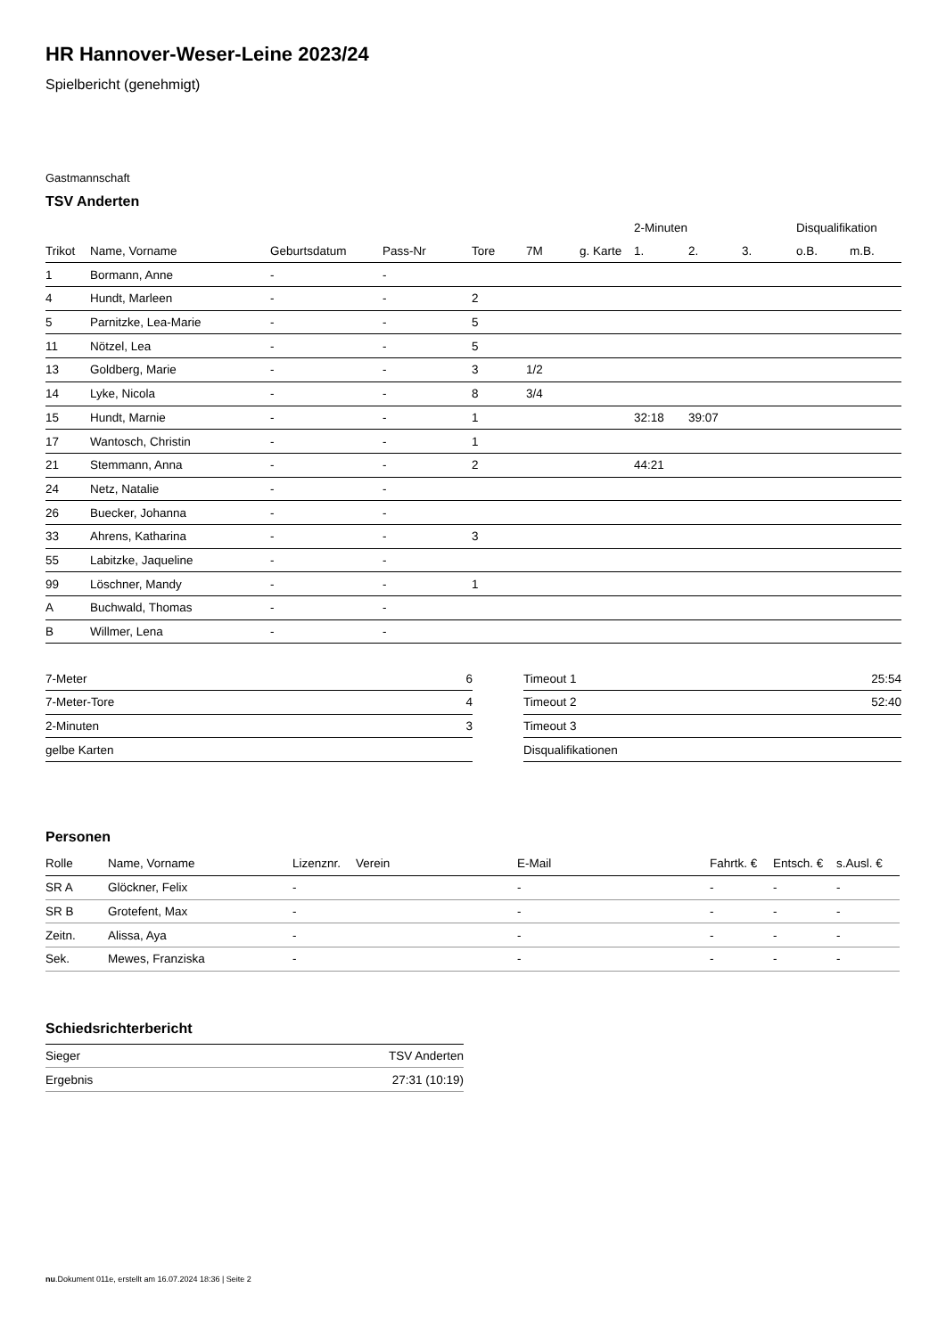HR Hannover-Weser-Leine 2023/24
Spielbericht (genehmigt)
Gastmannschaft
TSV Anderten
| | | | | | | | 2-Minuten | | | Disqualifikation | |
| --- | --- | --- | --- | --- | --- | --- | --- | --- | --- | --- | --- |
| Trikot | Name, Vorname | Geburtsdatum | Pass-Nr | Tore | 7M | g. Karte | 1. | 2. | 3. | o.B. | m.B. |
| 1 | Bormann, Anne | - | - | | | | | | | | |
| 4 | Hundt, Marleen | - | - | 2 | | | | | | | |
| 5 | Parnitzke, Lea-Marie | - | - | 5 | | | | | | | |
| 11 | Nötzel, Lea | - | - | 5 | | | | | | | |
| 13 | Goldberg, Marie | - | - | 3 | 1/2 | | | | | | |
| 14 | Lyke, Nicola | - | - | 8 | 3/4 | | | | | | |
| 15 | Hundt, Marnie | - | - | 1 | | | 32:18 | 39:07 | | | |
| 17 | Wantosch, Christin | - | - | 1 | | | | | | | |
| 21 | Stemmann, Anna | - | - | 2 | | | 44:21 | | | | |
| 24 | Netz, Natalie | - | - | | | | | | | | |
| 26 | Buecker, Johanna | - | - | | | | | | | | |
| 33 | Ahrens, Katharina | - | - | 3 | | | | | | | |
| 55 | Labitzke, Jaqueline | - | - | | | | | | | | |
| 99 | Löschner, Mandy | - | - | 1 | | | | | | | |
| A | Buchwald, Thomas | - | - | | | | | | | | |
| B | Willmer, Lena | - | - | | | | | | | | |
| 7-Meter | 6 |
| 7-Meter-Tore | 4 |
| 2-Minuten | 3 |
| gelbe Karten | |
| Timeout 1 | 25:54 |
| Timeout 2 | 52:40 |
| Timeout 3 | |
| Disqualifikationen | |
Personen
| Rolle | Name, Vorname | Lizenznr. | Verein | E-Mail | Fahrtk. € | Entsch. € | s.Ausl. € |
| --- | --- | --- | --- | --- | --- | --- | --- |
| SR A | Glöckner, Felix | - | | - | - | - | - |
| SR B | Grotefent, Max | - | | - | - | - | - |
| Zeitn. | Alissa, Aya | - | | - | - | - | - |
| Sek. | Mewes, Franziska | - | | - | - | - | - |
Schiedsrichterbericht
| Sieger | TSV Anderten |
| Ergebnis | 27:31 (10:19) |
nu.Dokument 011e, erstellt am 16.07.2024 18:36 | Seite 2